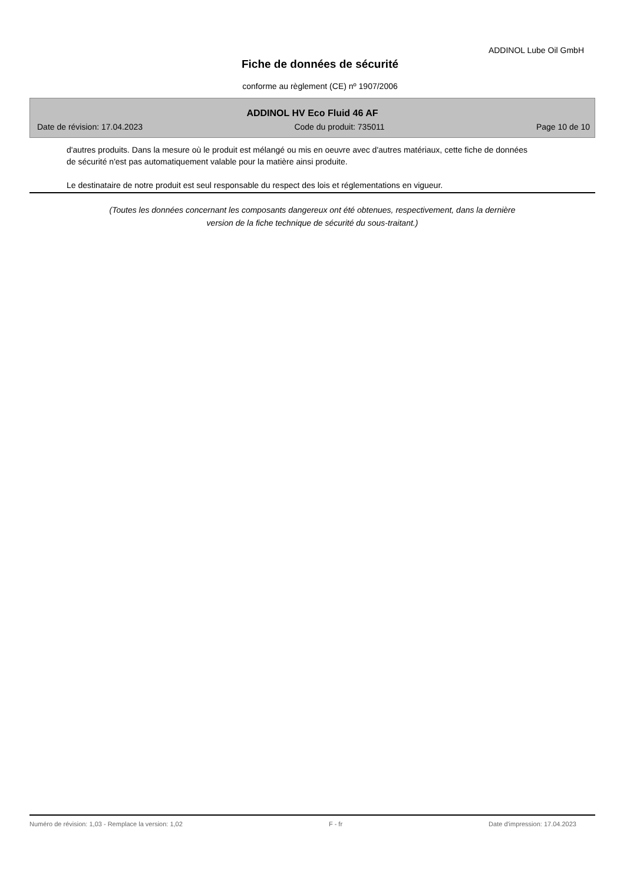ADDINOL Lube Oil GmbH
Fiche de données de sécurité
conforme au règlement (CE) nº 1907/2006
ADDINOL HV Eco Fluid 46 AF
Date de révision: 17.04.2023 Code du produit: 735011 Page 10 de 10
d'autres produits. Dans la mesure où le produit est mélangé ou mis en oeuvre avec d'autres matériaux, cette fiche de données de sécurité n'est pas automatiquement valable pour la matière ainsi produite.
Le destinataire de notre produit est seul responsable du respect des lois et réglementations en vigueur.
(Toutes les données concernant les composants dangereux ont été obtenues, respectivement, dans la dernière
version de la fiche technique de sécurité du sous-traitant.)
Numéro de révision: 1,03 - Remplace la version: 1,02 F - fr Date d'impression: 17.04.2023